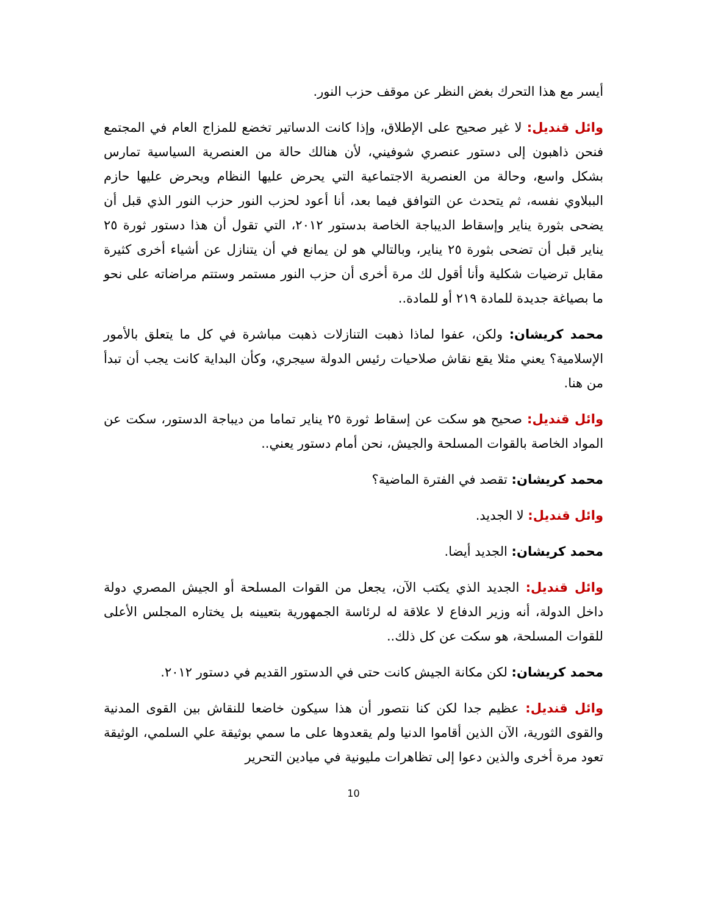أيسر مع هذا التحرك بغض النظر عن موقف حزب النور.
وائل قنديل: لا غير صحيح على الإطلاق، وإذا كانت الدساتير تخضع للمزاج العام في المجتمع فنحن ذاهبون إلى دستور عنصري شوفيني، لأن هنالك حالة من العنصرية السياسية تمارس بشكل واسع، وحالة من العنصرية الاجتماعية التي يحرض عليها النظام ويحرض عليها حازم الببلاوي نفسه، ثم يتحدث عن التوافق فيما بعد، أنا أعود لحزب النور حزب النور الذي قبل أن يضحى بثورة يناير وإسقاط الديباجة الخاصة بدستور ٢٠١٢، التي تقول أن هذا دستور ثورة ٢٥ يناير قبل أن تضحى بثورة ٢٥ يناير، وبالتالي هو لن يمانع في أن يتنازل عن أشياء أخرى كثيرة مقابل ترضيات شكلية وأنا أقول لك مرة أخرى أن حزب النور مستمر وستتم مراضاته على نحو ما بصياغة جديدة للمادة ٢١٩ أو للمادة..
محمد كريشان: ولكن، عفوا لماذا ذهبت التنازلات ذهبت مباشرة في كل ما يتعلق بالأمور الإسلامية؟ يعني مثلا يقع نقاش صلاحيات رئيس الدولة سيجري، وكأن البداية كانت يجب أن تبدأ من هنا.
وائل قنديل: صحيح هو سكت عن إسقاط ثورة ٢٥ يناير تماما من ديباجة الدستور، سكت عن المواد الخاصة بالقوات المسلحة والجيش، نحن أمام دستور يعني..
محمد كريشان: تقصد في الفترة الماضية؟
وائل قنديل: لا الجديد.
محمد كريشان: الجديد أيضا.
وائل قنديل: الجديد الذي يكتب الآن، يجعل من القوات المسلحة أو الجيش المصري دولة داخل الدولة، أنه وزير الدفاع لا علاقة له لرئاسة الجمهورية بتعيينه بل يختاره المجلس الأعلى للقوات المسلحة، هو سكت عن كل ذلك..
محمد كريشان: لكن مكانة الجيش كانت حتى في الدستور القديم في دستور ٢٠١٢.
وائل قنديل: عظيم جدا لكن كنا نتصور أن هذا سيكون خاضعا للنقاش بين القوى المدنية والقوى الثورية، الآن الذين أقاموا الدنيا ولم يقعدوها على ما سمي بوثيقة علي السلمي، الوثيقة تعود مرة أخرى والذين دعوا إلى تظاهرات مليونية في ميادين التحرير
10